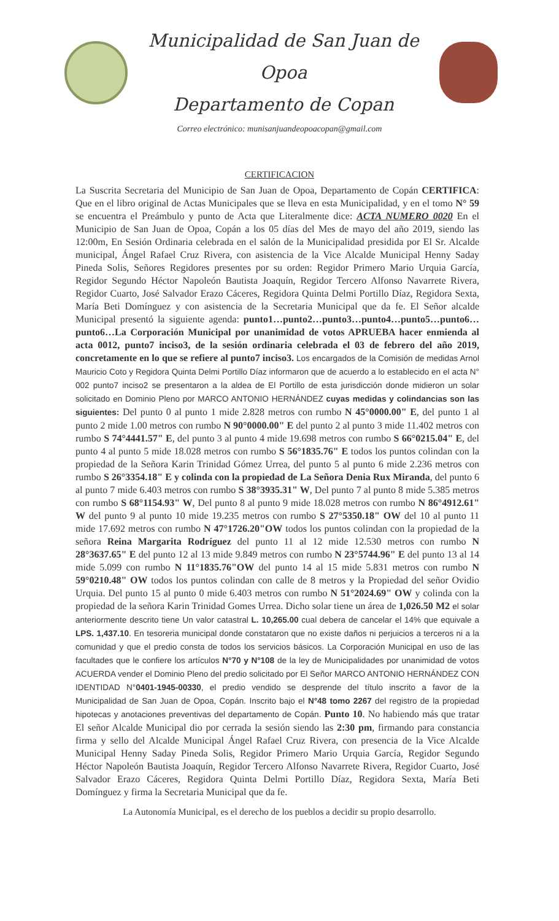Municipalidad de San Juan de Opoa
Departamento de Copan
Correo electrónico: munisanjuandeopoacopan@gmail.com
CERTIFICACION
La Suscrita Secretaria del Municipio de San Juan de Opoa, Departamento de Copán CERTIFICA: Que en el libro original de Actas Municipales que se lleva en esta Municipalidad, y en el tomo N° 59 se encuentra el Preámbulo y punto de Acta que Literalmente dice: ACTA NUMERO 0020 En el Municipio de San Juan de Opoa, Copán a los 05 días del Mes de mayo del año 2019, siendo las 12:00m, En Sesión Ordinaria celebrada en el salón de la Municipalidad presidida por El Sr. Alcalde municipal, Ángel Rafael Cruz Rivera, con asistencia de la Vice Alcalde Municipal Henny Saday Pineda Solis, Señores Regidores presentes por su orden: Regidor Primero Mario Urquia García, Regidor Segundo Héctor Napoleón Bautista Joaquín, Regidor Tercero Alfonso Navarrete Rivera, Regidor Cuarto, José Salvador Erazo Cáceres, Regidora Quinta Delmi Portillo Díaz, Regidora Sexta, María Beti Domínguez y con asistencia de la Secretaria Municipal que da fe. El Señor alcalde Municipal presentó la siguiente agenda: punto1…punto2…punto3…punto4…punto5…punto6…punto6…La Corporación Municipal por unanimidad de votos APRUEBA hacer enmienda al acta 0012, punto7 inciso3, de la sesión ordinaria celebrada el 03 de febrero del año 2019, concretamente en lo que se refiere al punto7 inciso3. Los encargados de la Comisión de medidas Arnol Mauricio Coto y Regidora Quinta Delmi Portillo Díaz informaron que de acuerdo a lo establecido en el acta N° 002 punto7 inciso2 se presentaron a la aldea de El Portillo de esta jurisdicción donde midieron un solar solicitado en Dominio Pleno por MARCO ANTONIO HERNÁNDEZ cuyas medidas y colindancias son las siguientes: Del punto 0 al punto 1 mide 2.828 metros con rumbo N 45°0000.00" E, del punto 1 al punto 2 mide 1.00 metros con rumbo N 90°0000.00" E del punto 2 al punto 3 mide 11.402 metros con rumbo S 74°4441.57" E, del punto 3 al punto 4 mide 19.698 metros con rumbo S 66°0215.04" E, del punto 4 al punto 5 mide 18.028 metros con rumbo S 56°1835.76" E todos los puntos colindan con la propiedad de la Señora Karin Trinidad Gómez Urrea, del punto 5 al punto 6 mide 2.236 metros con rumbo S 26°3354.18" E y colinda con la propiedad de La Señora Denia Rux Miranda, del punto 6 al punto 7 mide 6.403 metros con rumbo S 38°3935.31" W, Del punto 7 al punto 8 mide 5.385 metros con rumbo S 68°1154.93" W, Del punto 8 al punto 9 mide 18.028 metros con rumbo N 86°4912.61" W del punto 9 al punto 10 mide 19.235 metros con rumbo S 27°5350.18" OW del 10 al punto 11 mide 17.692 metros con rumbo N 47°1726.20"OW todos los puntos colindan con la propiedad de la señora Reina Margarita Rodríguez del punto 11 al 12 mide 12.530 metros con rumbo N 28°3637.65" E del punto 12 al 13 mide 9.849 metros con rumbo N 23°5744.96" E del punto 13 al 14 mide 5.099 con rumbo N 11°1835.76"OW del punto 14 al 15 mide 5.831 metros con rumbo N 59°0210.48" OW todos los puntos colindan con calle de 8 metros y la Propiedad del señor Ovidio Urquia. Del punto 15 al punto 0 mide 6.403 metros con rumbo N 51°2024.69" OW y colinda con la propiedad de la señora Karin Trinidad Gomes Urrea. Dicho solar tiene un área de 1,026.50 M2 el solar anteriormente descrito tiene Un valor catastral L. 10,265.00 cual debera de cancelar el 14% que equivale a LPS. 1,437.10. En tesoreria municipal donde constataron que no existe daños ni perjuicios a terceros ni a la comunidad y que el predio consta de todos los servicios básicos. La Corporación Municipal en uso de las facultades que le confiere los artículos N°70 y N°108 de la ley de Municipalidades por unanimidad de votos ACUERDA vender el Dominio Pleno del predio solicitado por El Señor MARCO ANTONIO HERNÁNDEZ CON IDENTIDAD N°0401-1945-00330, el predio vendido se desprende del título inscrito a favor de la Municipalidad de San Juan de Opoa, Copán. Inscrito bajo el N°48 tomo 2267 del registro de la propiedad hipotecas y anotaciones preventivas del departamento de Copán. Punto 10. No habiendo más que tratar El señor Alcalde Municipal dio por cerrada la sesión siendo las 2:30 pm, firmando para constancia firma y sello del Alcalde Municipal Ángel Rafael Cruz Rivera, con presencia de la Vice Alcalde Municipal Henny Saday Pineda Solis, Regidor Primero Mario Urquia García, Regidor Segundo Héctor Napoleón Bautista Joaquín, Regidor Tercero Alfonso Navarrete Rivera, Regidor Cuarto, José Salvador Erazo Cáceres, Regidora Quinta Delmi Portillo Díaz, Regidora Sexta, María Beti Domínguez y firma la Secretaria Municipal que da fe.
La Autonomía Municipal, es el derecho de los pueblos a decidir su propio desarrollo.